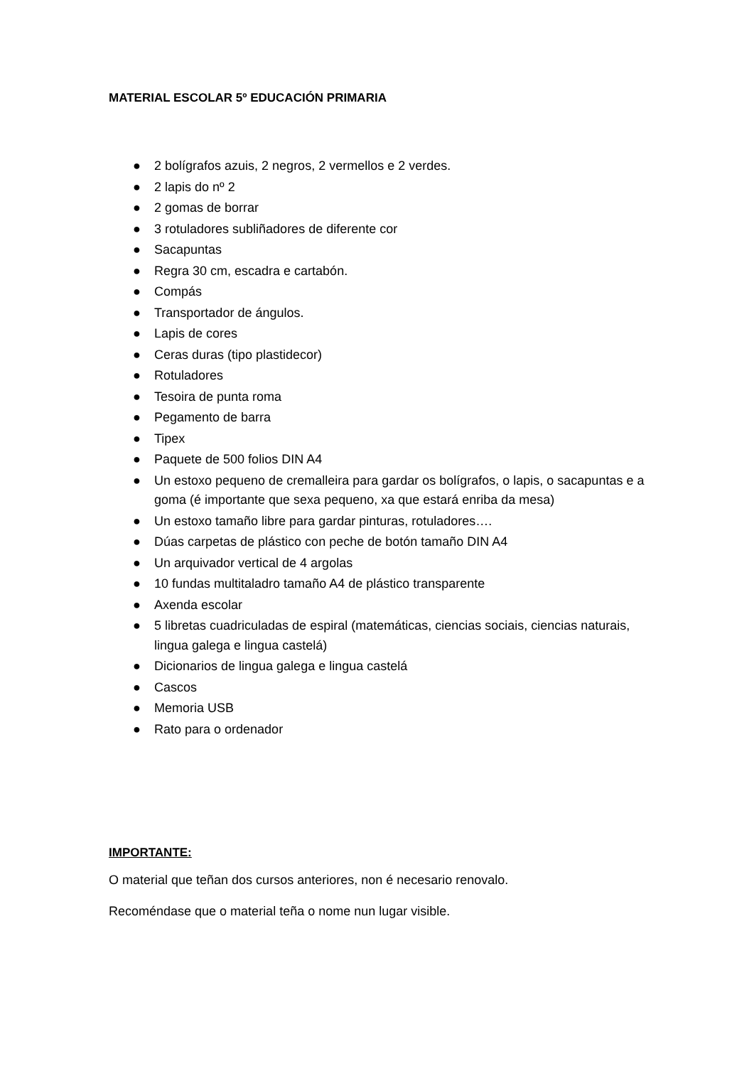MATERIAL ESCOLAR 5º EDUCACIÓN PRIMARIA
● 2 bolígrafos azuis, 2 negros, 2 vermellos e 2 verdes.
● 2 lapis do nº 2
● 2 gomas de borrar
● 3 rotuladores subliñadores de diferente cor
● Sacapuntas
● Regra 30 cm, escadra e cartabón.
● Compás
● Transportador de ángulos.
● Lapis de cores
● Ceras duras (tipo plastidecor)
● Rotuladores
● Tesoira de punta roma
● Pegamento de barra
● Tipex
● Paquete de 500 folios DIN A4
● Un estoxo pequeno de cremalleira para gardar os bolígrafos, o lapis, o sacapuntas e a goma (é importante que sexa pequeno, xa que estará enriba da mesa)
● Un estoxo tamaño libre para gardar pinturas, rotuladores….
● Dúas carpetas de plástico con peche de botón tamaño DIN A4
● Un arquivador vertical de 4 argolas
● 10 fundas multitaladro tamaño A4 de plástico transparente
● Axenda escolar
● 5 libretas cuadriculadas de espiral (matemáticas, ciencias sociais, ciencias naturais, lingua galega e lingua castelá)
● Dicionarios de lingua galega e lingua castelá
● Cascos
● Memoria USB
● Rato para o ordenador
IMPORTANTE:
O material que teñan dos cursos anteriores, non é necesario renovalo.
Recoméndase que o material teña o nome nun lugar visible.